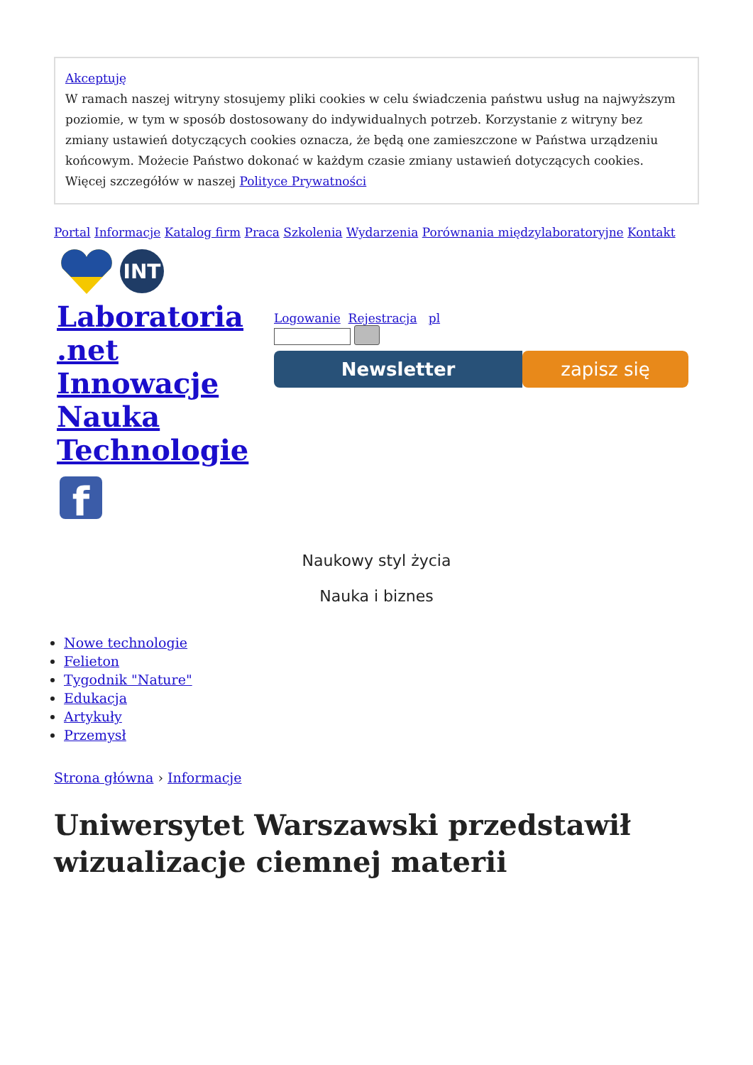Akceptuję
W ramach naszej witryny stosujemy pliki cookies w celu świadczenia państwu usług na najwyższym poziomie, w tym w sposób dostosowany do indywidualnych potrzeb. Korzystanie z witryny bez zmiany ustawień dotyczących cookies oznacza, że będą one zamieszczone w Państwa urządzeniu końcowym. Możecie Państwo dokonać w każdym czasie zmiany ustawień dotyczących cookies. Więcej szczegółów w naszej Polityce Prywatności
Portal Informacje Katalog firm Praca Szkolenia Wydarzenia Porównania międzylaboratoryjne Kontakt
INT
Laboratoria .net Innowacje Nauka Technologie
f
Logowanie Rejestracja pl
Newsletter zapisz się
Naukowy styl życia
Nauka i biznes
Nowe technologie
Felieton
Tygodnik "Nature"
Edukacja
Artykuły
Przemysł
Strona główna › Informacje
Uniwersytet Warszawski przedstawił wizualizacje ciemnej materii